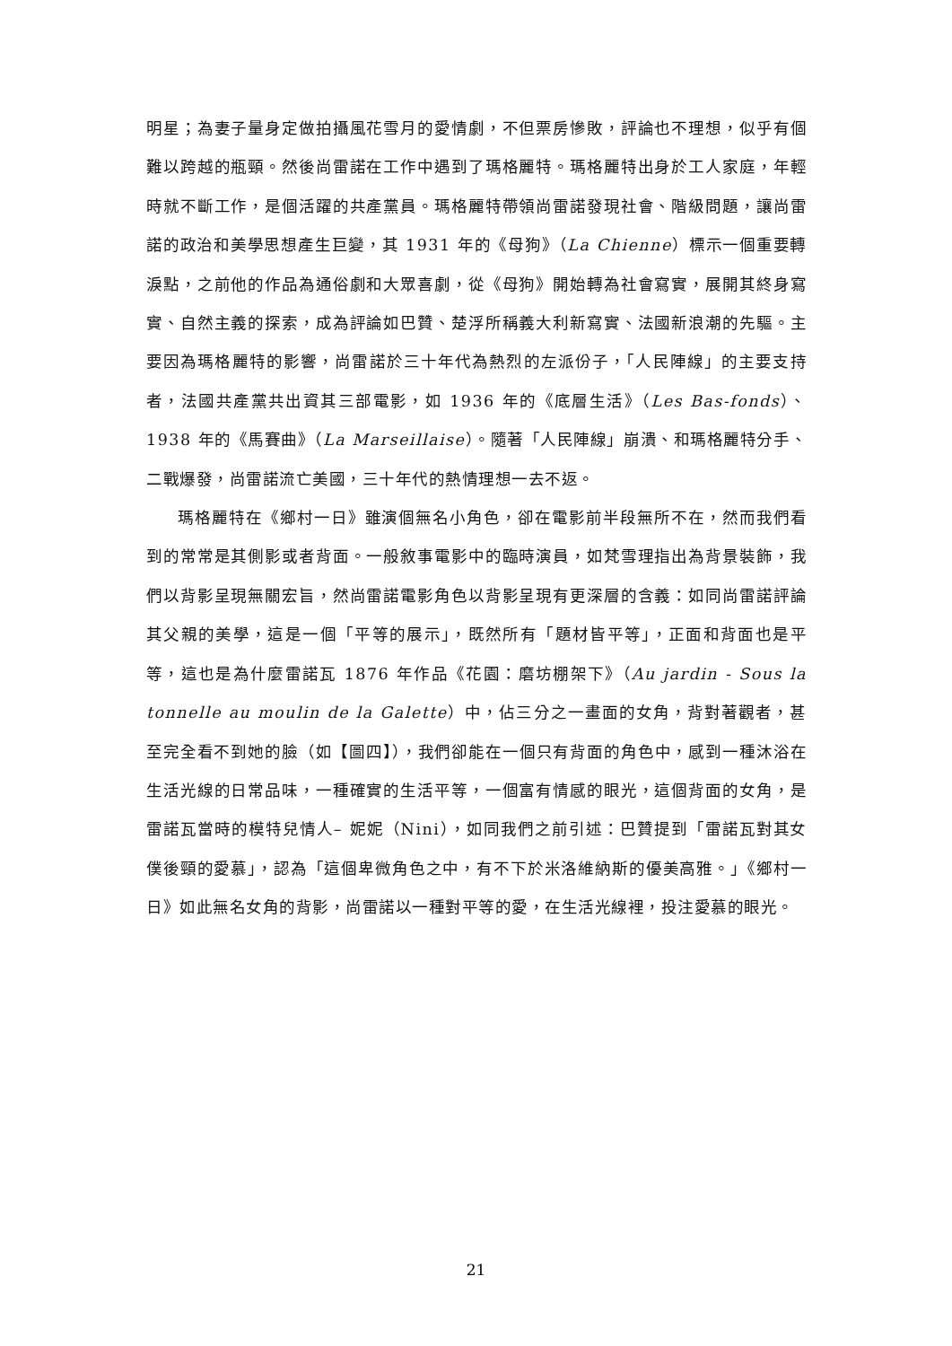明星；為妻子量身定做拍攝風花雪月的愛情劇，不但票房慘敗，評論也不理想，似乎有個難以跨越的瓶頸。然後尚雷諾在工作中遇到了瑪格麗特。瑪格麗特出身於工人家庭，年輕時就不斷工作，是個活躍的共產黨員。瑪格麗特帶領尚雷諾發現社會、階級問題，讓尚雷諾的政治和美學思想產生巨變，其 1931 年的《母狗》（La Chienne）標示一個重要轉淚點，之前他的作品為通俗劇和大眾喜劇，從《母狗》開始轉為社會寫實，展開其終身寫實、自然主義的探索，成為評論如巴贊、楚浮所稱義大利新寫實、法國新浪潮的先驅。主要因為瑪格麗特的影響，尚雷諾於三十年代為熱烈的左派份子，「人民陣線」的主要支持者，法國共產黨共出資其三部電影，如 1936 年的《底層生活》（Les Bas-fonds）、1938 年的《馬賽曲》（La Marseillaise）。隨著「人民陣線」崩潰、和瑪格麗特分手、二戰爆發，尚雷諾流亡美國，三十年代的熱情理想一去不返。
瑪格麗特在《鄉村一日》雖演個無名小角色，卻在電影前半段無所不在，然而我們看到的常常是其側影或者背面。一般敘事電影中的臨時演員，如梵雪理指出為背景裝飾，我們以背影呈現無關宏旨，然尚雷諾電影角色以背影呈現有更深層的含義：如同尚雷諾評論其父親的美學，這是一個「平等的展示」，既然所有「題材皆平等」，正面和背面也是平等，這也是為什麼雷諾瓦 1876 年作品《花園：磨坊棚架下》（Au jardin - Sous la tonnelle au moulin de la Galette）中，佔三分之一畫面的女角，背對著觀者，甚至完全看不到她的臉（如【圖四】），我們卻能在一個只有背面的角色中，感到一種沐浴在生活光線的日常品味，一種確實的生活平等，一個富有情感的眼光，這個背面的女角，是雷諾瓦當時的模特兒情人– 妮妮（Nini），如同我們之前引述：巴贊提到「雷諾瓦對其女僕後頸的愛慕」，認為「這個卑微角色之中，有不下於米洛維納斯的優美高雅。」《鄉村一日》如此無名女角的背影，尚雷諾以一種對平等的愛，在生活光線裡，投注愛慕的眼光。
21